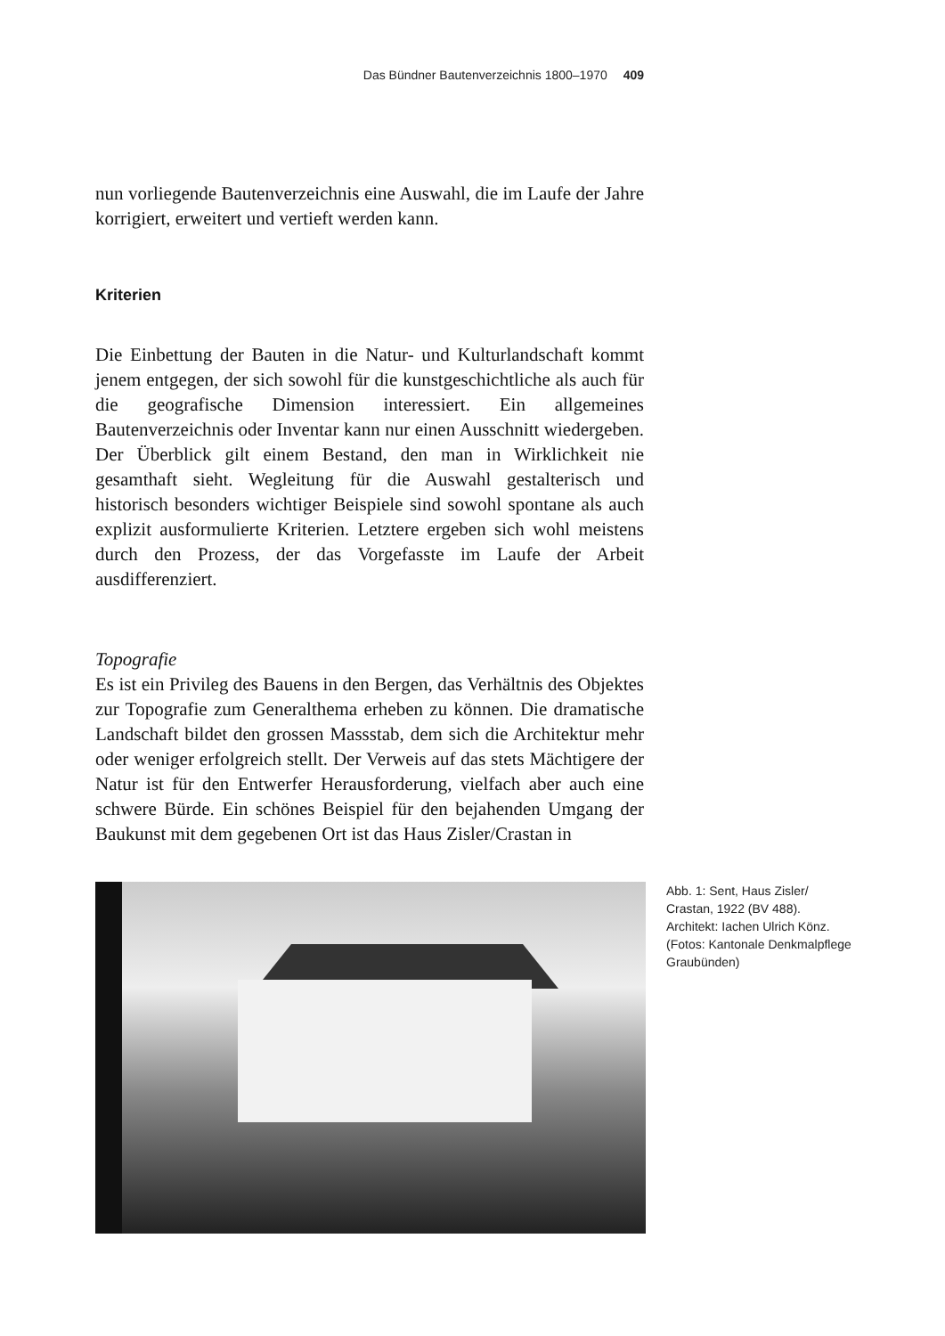Das Bündner Bautenverzeichnis 1800–1970 409
nun vorliegende Bautenverzeichnis eine Auswahl, die im Laufe der Jahre korrigiert, erweitert und vertieft werden kann.
Kriterien
Die Einbettung der Bauten in die Natur- und Kulturlandschaft kommt jenem entgegen, der sich sowohl für die kunstgeschichtliche als auch für die geografische Dimension interessiert. Ein allgemeines Bautenverzeichnis oder Inventar kann nur einen Ausschnitt wiedergeben. Der Überblick gilt einem Bestand, den man in Wirklichkeit nie gesamthaft sieht. Wegleitung für die Auswahl gestalterisch und historisch besonders wichtiger Beispiele sind sowohl spontane als auch explizit ausformulierte Kriterien. Letztere ergeben sich wohl meistens durch den Prozess, der das Vorgefasste im Laufe der Arbeit ausdifferenziert.
Topografie
Es ist ein Privileg des Bauens in den Bergen, das Verhältnis des Objektes zur Topografie zum Generalthema erheben zu können. Die dramatische Landschaft bildet den grossen Massstab, dem sich die Architektur mehr oder weniger erfolgreich stellt. Der Verweis auf das stets Mächtigere der Natur ist für den Entwerfer Herausforderung, vielfach aber auch eine schwere Bürde. Ein schönes Beispiel für den bejahenden Umgang der Baukunst mit dem gegebenen Ort ist das Haus Zisler/Crastan in
Abb. 1: Sent, Haus Zisler/ Crastan, 1922 (BV 488). Architekt: Iachen Ulrich Könz. (Fotos: Kantonale Denkmalpflege Graubünden)